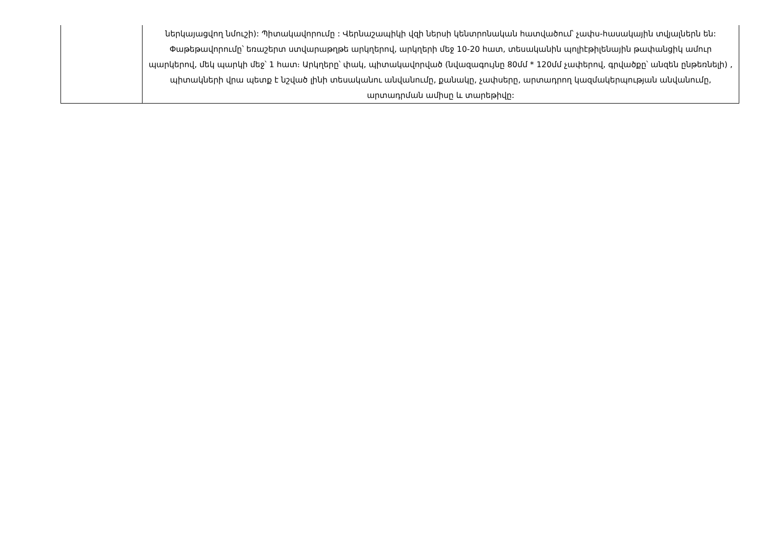| | ներկայացվող նմուշի): Պիտակավորումը : Վերնաշապիկի վզի ներսի կենտրոնական հատվածում՝ չափս-հասակային տվյալներն են: Փաթեթավորումը՝ եռաշերտ ստվարաթղթե արկղերով, արկղերի մեջ 10-20 հատ, տեսականին պոլիէթիլենային թափանցիկ ամուր պարկերով, մեկ պարկի մեջ՝ 1 հատ։ Արկղերը՝ փակ, պիտակավորված (նվազագույնը 80մմ * 120մմ չափերով, գրվածքը՝ անզեն ընթեռնելի) , պիտակների վրա պետք է նշված լինի տեսականու անվանումը, քանակը, չափսերը, արտադրող կազմակերպության անվանումը, արտադրման ամիսը և տարեթիվը: |